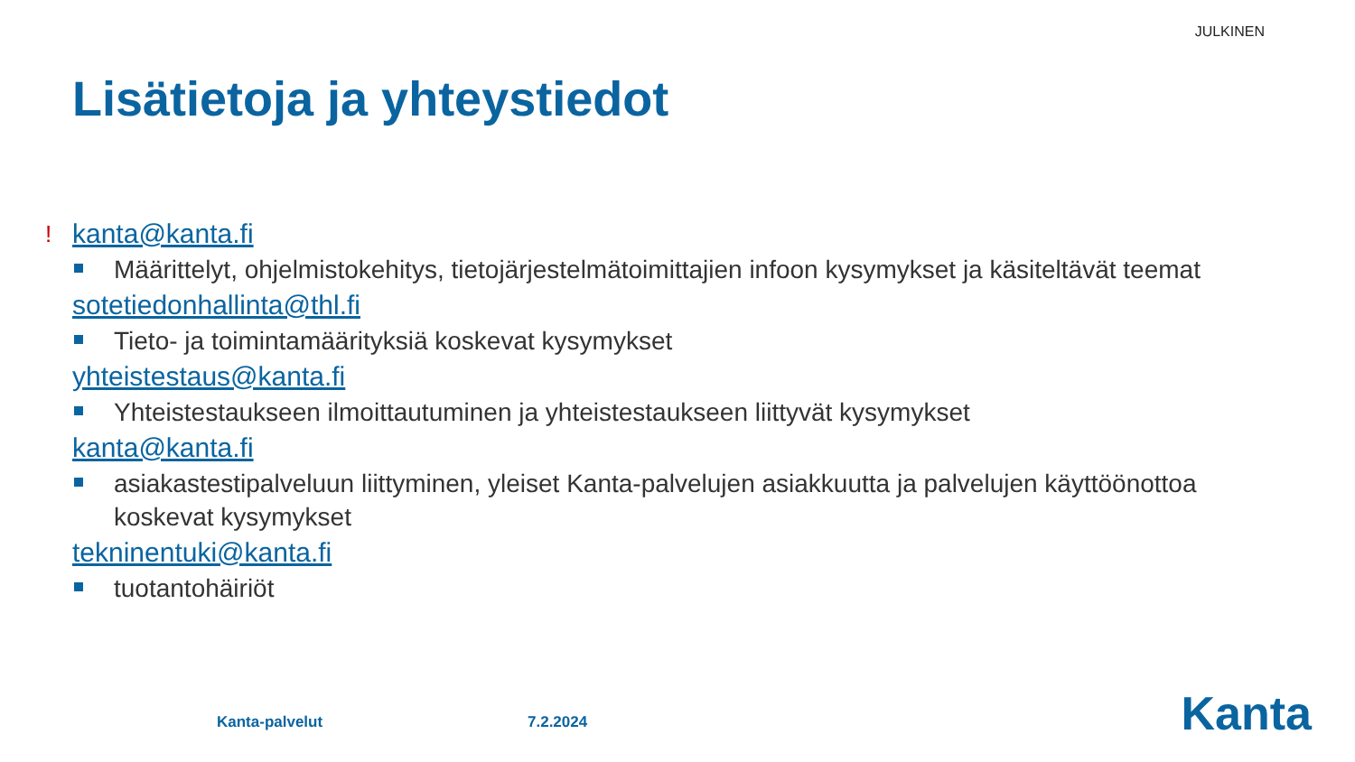JULKINEN
Lisätietoja ja yhteystiedot
! kanta@kanta.fi
Määrittelyt, ohjelmistokehitys, tietojärjestelmätoimittajien infoon kysymykset ja käsiteltävät teemat
sotetiedonhallinta@thl.fi
Tieto- ja toimintamäärityksiä koskevat kysymykset
yhteistestaus@kanta.fi
Yhteistestaukseen ilmoittautuminen ja yhteistestaukseen liittyvät kysymykset
kanta@kanta.fi
asiakastestipalveluun liittyminen, yleiset Kanta-palvelujen asiakkuutta ja palvelujen käyttöönottoa koskevat kysymykset
tekninentuki@kanta.fi
tuotantohäiriöt
Kanta-palvelut 7.2.2024 Kanta